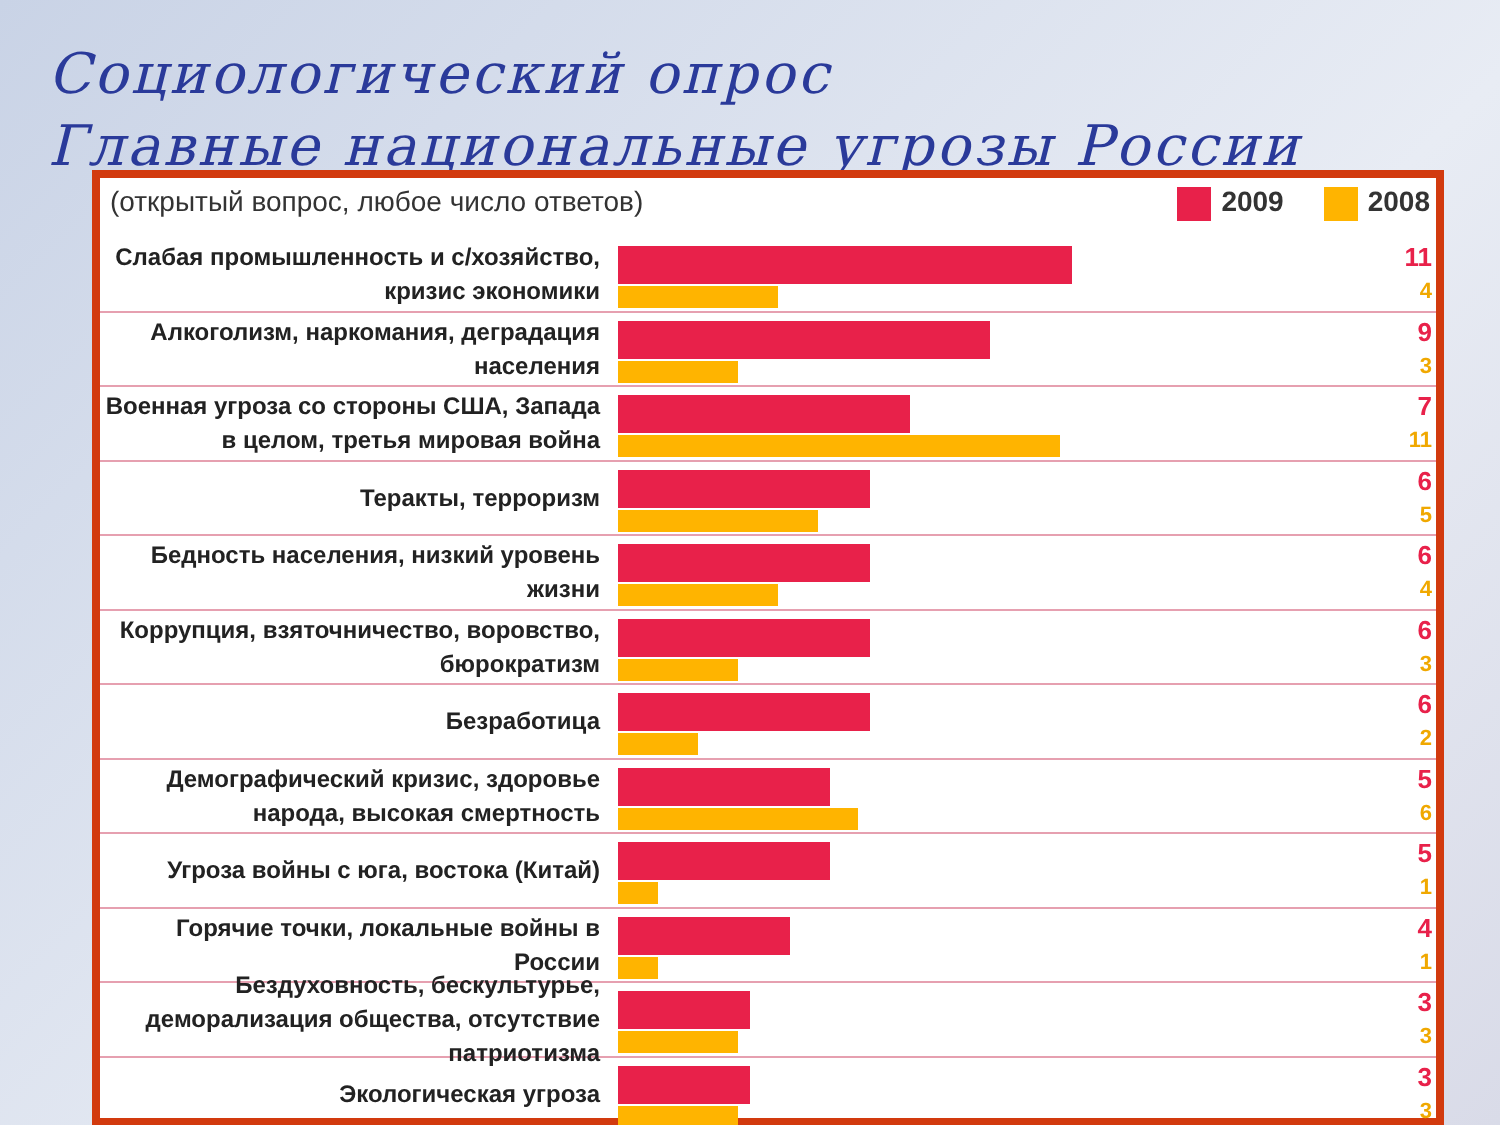Социологический опрос
Главные национальные угрозы России
(открытый вопрос, любое число ответов) 2009 2008
Слабая промышленность и с/хозяйство, кризис экономики
11
4
Алкоголизм, наркомания, деградация населения
9
3
Военная угроза со стороны США, Запада в целом, третья мировая война
7
11
Теракты, терроризм
6
5
Бедность населения, низкий уровень жизни
6
4
Коррупция, взяточничество, воровство, бюрократизм
6
3
Безработица
6
2
Демографический кризис, здоровье народа, высокая смертность
5
6
Угроза войны с юга, востока (Китай)
5
1
Горячие точки, локальные войны в России
4
1
Бездуховность, бескультурье, деморализация общества, отсутствие патриотизма
3
3
Экологическая угроза
3
3